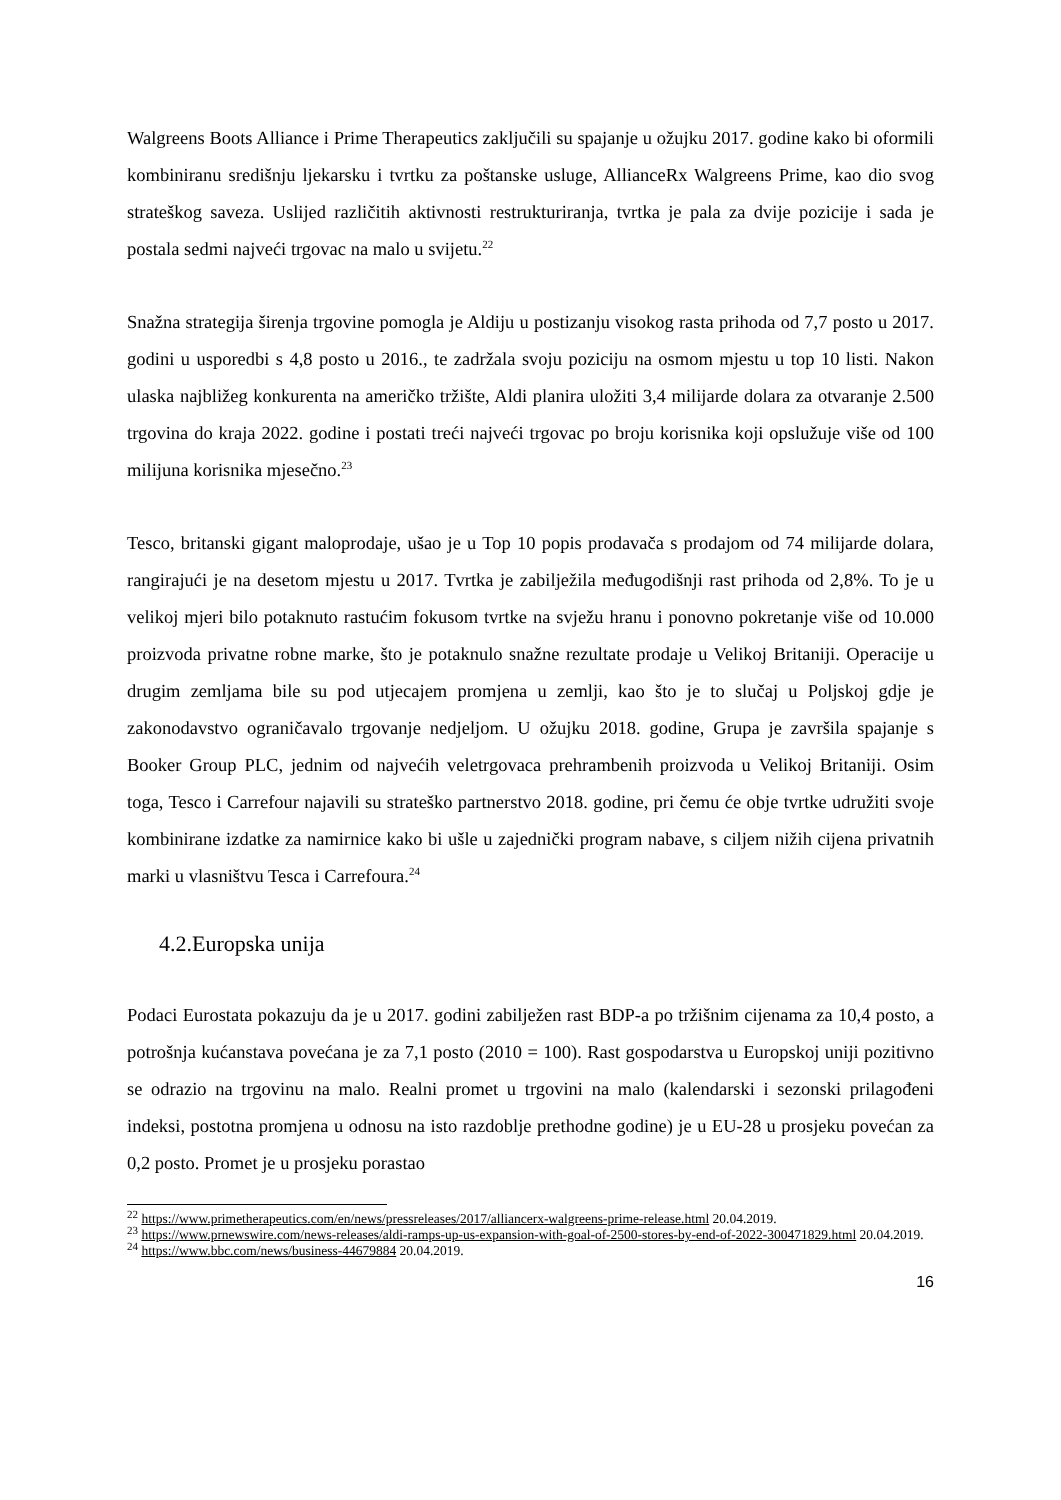Walgreens Boots Alliance i Prime Therapeutics zaključili su spajanje u ožujku 2017. godine kako bi oformili kombiniranu središnju ljekarsku i tvrtku za poštanske usluge, AllianceRx Walgreens Prime, kao dio svog strateškog saveza. Uslijed različitih aktivnosti restrukturiranja, tvrtka je pala za dvije pozicije i sada je postala sedmi najveći trgovac na malo u svijetu.<sup>22</sup>
Snažna strategija širenja trgovine pomogla je Aldiju u postizanju visokog rasta prihoda od 7,7 posto u 2017. godini u usporedbi s 4,8 posto u 2016., te zadržala svoju poziciju na osmom mjestu u top 10 listi. Nakon ulaska najbližeg konkurenta na američko tržište, Aldi planira uložiti 3,4 milijarde dolara za otvaranje 2.500 trgovina do kraja 2022. godine i postati treći najveći trgovac po broju korisnika koji opslužuje više od 100 milijuna korisnika mjesečno.<sup>23</sup>
Tesco, britanski gigant maloprodaje, ušao je u Top 10 popis prodavača s prodajom od 74 milijarde dolara, rangirajući je na desetom mjestu u 2017. Tvrtka je zabilježila međugodišnji rast prihoda od 2,8%. To je u velikoj mjeri bilo potaknuto rastućim fokusom tvrtke na svježu hranu i ponovno pokretanje više od 10.000 proizvoda privatne robne marke, što je potaknulo snažne rezultate prodaje u Velikoj Britaniji. Operacije u drugim zemljama bile su pod utjecajem promjena u zemlji, kao što je to slučaj u Poljskoj gdje je zakonodavstvo ograničavalo trgovanje nedjeljom. U ožujku 2018. godine, Grupa je završila spajanje s Booker Group PLC, jednim od najvećih veletrgovaca prehrambenih proizvoda u Velikoj Britaniji. Osim toga, Tesco i Carrefour najavili su strateško partnerstvo 2018. godine, pri čemu će obje tvrtke udružiti svoje kombinirane izdatke za namirnice kako bi ušle u zajednički program nabave, s ciljem nižih cijena privatnih marki u vlasništvu Tesca i Carrefoura.<sup>24</sup>
4.2.Europska unija
Podaci Eurostata pokazuju da je u 2017. godini zabilježen rast BDP-a po tržišnim cijenama za 10,4 posto, a potrošnja kućanstava povećana je za 7,1 posto (2010 = 100). Rast gospodarstva u Europskoj uniji pozitivno se odrazio na trgovinu na malo. Realni promet u trgovini na malo (kalendarski i sezonski prilagođeni indeksi, postotna promjena u odnosu na isto razdoblje prethodne godine) je u EU-28 u prosjeku povećan za 0,2 posto. Promet je u prosjeku porastao
<sup>22</sup> https://www.primetherapeutics.com/en/news/pressreleases/2017/alliancerx-walgreens-prime-release.html 20.04.2019.
<sup>23</sup> https://www.prnewswire.com/news-releases/aldi-ramps-up-us-expansion-with-goal-of-2500-stores-by-end-of-2022-300471829.html 20.04.2019.
<sup>24</sup> https://www.bbc.com/news/business-44679884 20.04.2019.
16